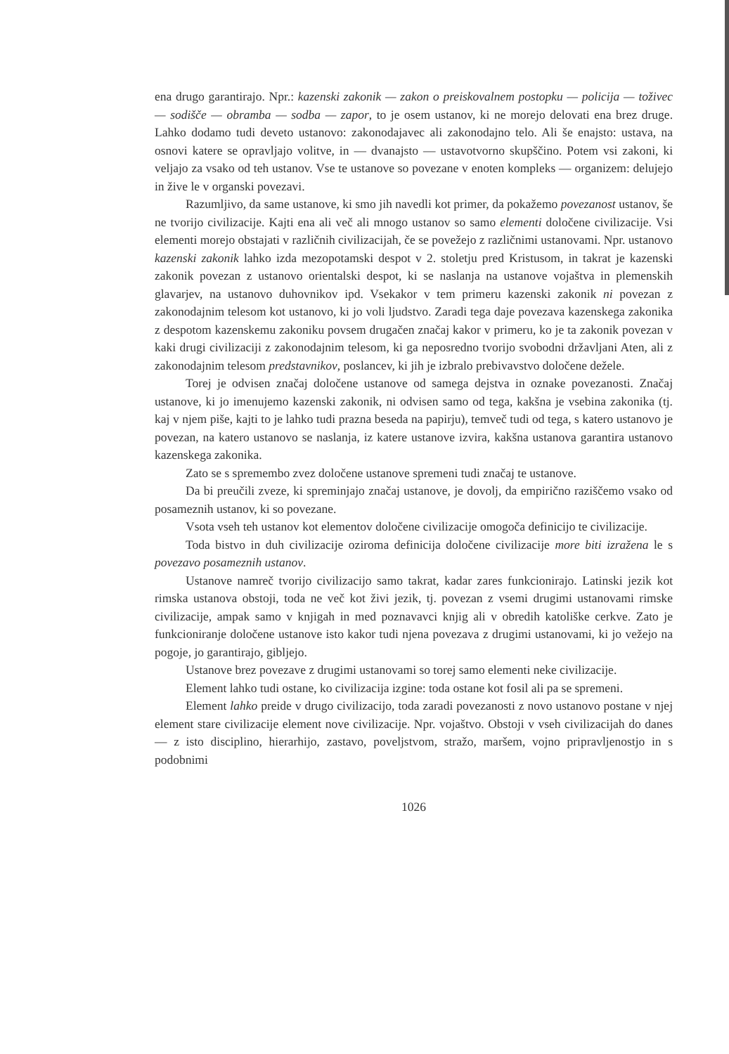ena drugo garantirajo. Npr.: kazenski zakonik — zakon o preiskovalnem postopku — policija — toživec — sodišče — obramba — sodba — zapor, to je osem ustanov, ki ne morejo delovati ena brez druge. Lahko dodamo tudi deveto ustanovo: zakonodajavec ali zakonodajno telo. Ali še enajsto: ustava, na osnovi katere se opravljajo volitve, in — dvanajsto — ustavotvorno skupščino. Potem vsi zakoni, ki veljajo za vsako od teh ustanov. Vse te ustanove so povezane v enoten kompleks — organizem: delujejo in žive le v organski povezavi.
Razumljivo, da same ustanove, ki smo jih navedli kot primer, da pokažemo povezanost ustanov, še ne tvorijo civilizacije. Kajti ena ali več ali mnogo ustanov so samo elementi določene civilizacije. Vsi elementi morejo obstajati v različnih civilizacijah, če se povežejo z različnimi ustanovami. Npr. ustanovo kazenski zakonik lahko izda mezopotamski despot v 2. stoletju pred Kristusom, in takrat je kazenski zakonik povezan z ustanovo orientalski despot, ki se naslanja na ustanove vojaštva in plemenskih glavarjev, na ustanovo duhovnikov ipd. Vsekakor v tem primeru kazenski zakonik ni povezan z zakonodajnim telesom kot ustanovo, ki jo voli ljudstvo. Zaradi tega daje povezava kazenskega zakonika z despotom kazenskemu zakoniku povsem drugačen značaj kakor v primeru, ko je ta zakonik povezan v kaki drugi civilizaciji z zakonodajnim telesom, ki ga neposredno tvorijo svobodni državljani Aten, ali z zakonodajnim telesom predstavnikov, poslancev, ki jih je izbralo prebivavstvo določene dežele.
Torej je odvisen značaj določene ustanove od samega dejstva in oznake povezanosti. Značaj ustanove, ki jo imenujemo kazenski zakonik, ni odvisen samo od tega, kakšna je vsebina zakonika (tj. kaj v njem piše, kajti to je lahko tudi prazna beseda na papirju), temveč tudi od tega, s katero ustanovo je povezan, na katero ustanovo se naslanja, iz katere ustanove izvira, kakšna ustanova garantira ustanovo kazenskega zakonika.
Zato se s spremembo zvez določene ustanove spremeni tudi značaj te ustanove.
Da bi preučili zveze, ki spreminjajo značaj ustanove, je dovolj, da empirično raziščemo vsako od posameznih ustanov, ki so povezane.
Vsota vseh teh ustanov kot elementov določene civilizacije omogoča definicijo te civilizacije.
Toda bistvo in duh civilizacije oziroma definicija določene civilizacije more biti izražena le s povezavo posameznih ustanov.
Ustanove namreč tvorijo civilizacijo samo takrat, kadar zares funkcionirajo. Latinski jezik kot rimska ustanova obstoji, toda ne več kot živi jezik, tj. povezan z vsemi drugimi ustanovami rimske civilizacije, ampak samo v knjigah in med poznavavci knjig ali v obredih katoliške cerkve. Zato je funkcioniranje določene ustanove isto kakor tudi njena povezava z drugimi ustanovami, ki jo vežejo na pogoje, jo garantirajo, gibljejo.
Ustanove brez povezave z drugimi ustanovami so torej samo elementi neke civilizacije.
Element lahko tudi ostane, ko civilizacija izgine: toda ostane kot fosil ali pa se spremeni.
Element lahko preide v drugo civilizacijo, toda zaradi povezanosti z novo ustanovo postane v njej element stare civilizacije element nove civilizacije. Npr. vojaštvo. Obstoji v vseh civilizacijah do danes — z isto disciplino, hierarhijo, zastavo, poveljstvom, stražo, maršem, vojno pripravljenostjo in s podobnimi
1026